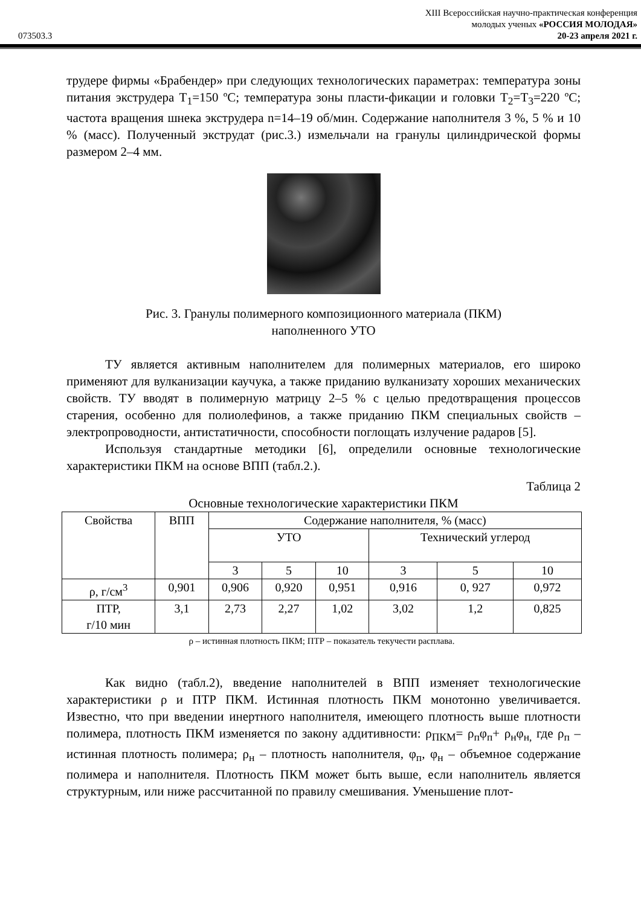XIII Всероссийская научно-практическая конференция
молодых ученых «РОССИЯ МОЛОДАЯ»
073503.3 20-23 апреля 2021 г.
трудере фирмы «Брабендер» при следующих технологических параметрах: температура зоны питания экструдера Т<sub>1</sub>=150 ºС; температура зоны пласти-фикации и головки Т<sub>2</sub>=Т<sub>3</sub>=220 ºС; частота вращения шнека экструдера n=14–19 об/мин. Содержание наполнителя 3 %, 5 % и 10 % (масс). Полученный экструдат (рис.3.) измельчали на гранулы цилиндрической формы размером 2–4 мм.
Рис. 3. Гранулы полимерного композиционного материала (ПКМ)
наполненного УТО
ТУ является активным наполнителем для полимерных материалов, его широко применяют для вулканизации каучука, а также приданию вулканизату хороших механических свойств. ТУ вводят в полимерную матрицу 2–5 % с целью предотвращения процессов старения, особенно для полиолефинов, а также приданию ПКМ специальных свойств – электропроводности, антистатичности, способности поглощать излучение радаров [5].
Используя стандартные методики [6], определили основные технологические характеристики ПКМ на основе ВПП (табл.2.).
Таблица 2
Основные технологические характеристики ПКМ
| Свойства | ВПП | Содержание наполнителя, % (масс) | | | | | |
| --- | --- | --- | --- | --- | --- | --- | --- |
| | | УТО | | | Технический углерод | | |
| | | 3 | 5 | 10 | 3 | 5 | 10 |
| ρ, г/см<sup>3</sup> | 0,901 | 0,906 | 0,920 | 0,951 | 0,916 | 0, 927 | 0,972 |
| ПТР, г/10 мин | 3,1 | 2,73 | 2,27 | 1,02 | 3,02 | 1,2 | 0,825 |
ρ – истинная плотность ПКМ; ПТР – показатель текучести расплава.
Как видно (табл.2), введение наполнителей в ВПП изменяет технологические характеристики ρ и ПТР ПКМ. Истинная плотность ПКМ монотонно увеличивается. Известно, что при введении инертного наполнителя, имеющего плотность выше плотности полимера, плотность ПКМ изменяется по закону аддитивности: ρ<sub>ПКМ</sub>= ρ<sub>п</sub>φ<sub>п</sub>+ ρ<sub>н</sub>φ<sub>н,</sub> где ρ<sub>п</sub> – истинная плотность полимера; ρ<sub>н</sub> – плотность наполнителя, φ<sub>п</sub>, φ<sub>н</sub> – объемное содержание полимера и наполнителя. Плотность ПКМ может быть выше, если наполнитель является структурным, или ниже рассчитанной по правилу смешивания. Уменьшение плот-